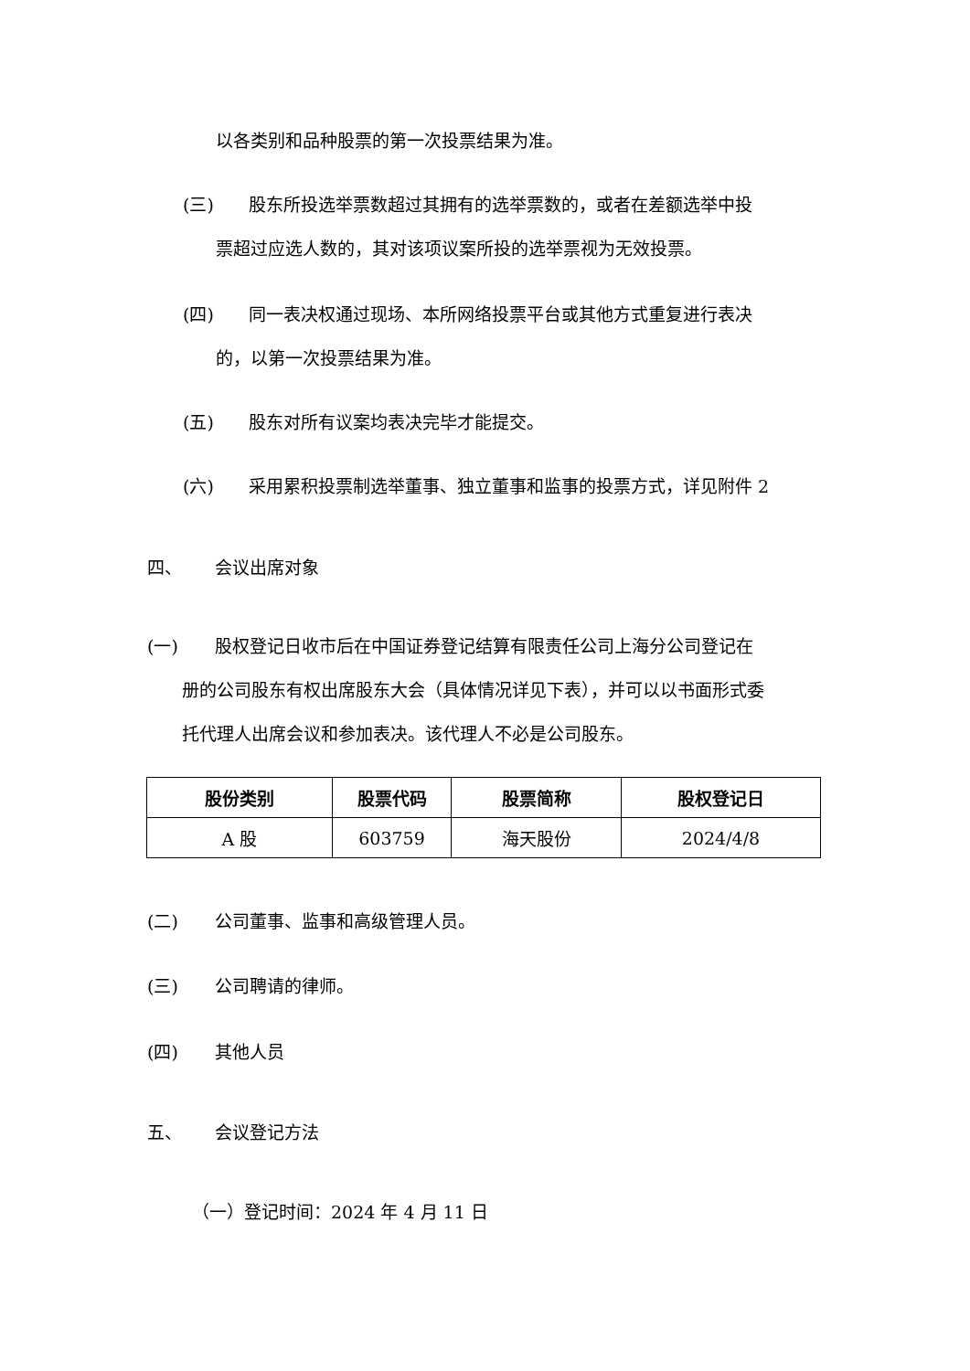以各类别和品种股票的第一次投票结果为准。
(三) 股东所投选举票数超过其拥有的选举票数的，或者在差额选举中投
票超过应选人数的，其对该项议案所投的选举票视为无效投票。
(四) 同一表决权通过现场、本所网络投票平台或其他方式重复进行表决
的，以第一次投票结果为准。
(五) 股东对所有议案均表决完毕才能提交。
(六) 采用累积投票制选举董事、独立董事和监事的投票方式，详见附件 2
四、 会议出席对象
(一) 股权登记日收市后在中国证券登记结算有限责任公司上海分公司登记在
册的公司股东有权出席股东大会（具体情况详见下表），并可以以书面形式委
托代理人出席会议和参加表决。该代理人不必是公司股东。
| 股份类别 | 股票代码 | 股票简称 | 股权登记日 |
| --- | --- | --- | --- |
| A 股 | 603759 | 海天股份 | 2024/4/8 |
(二) 公司董事、监事和高级管理人员。
(三) 公司聘请的律师。
(四) 其他人员
五、 会议登记方法
（一）登记时间：2024 年 4 月 11 日